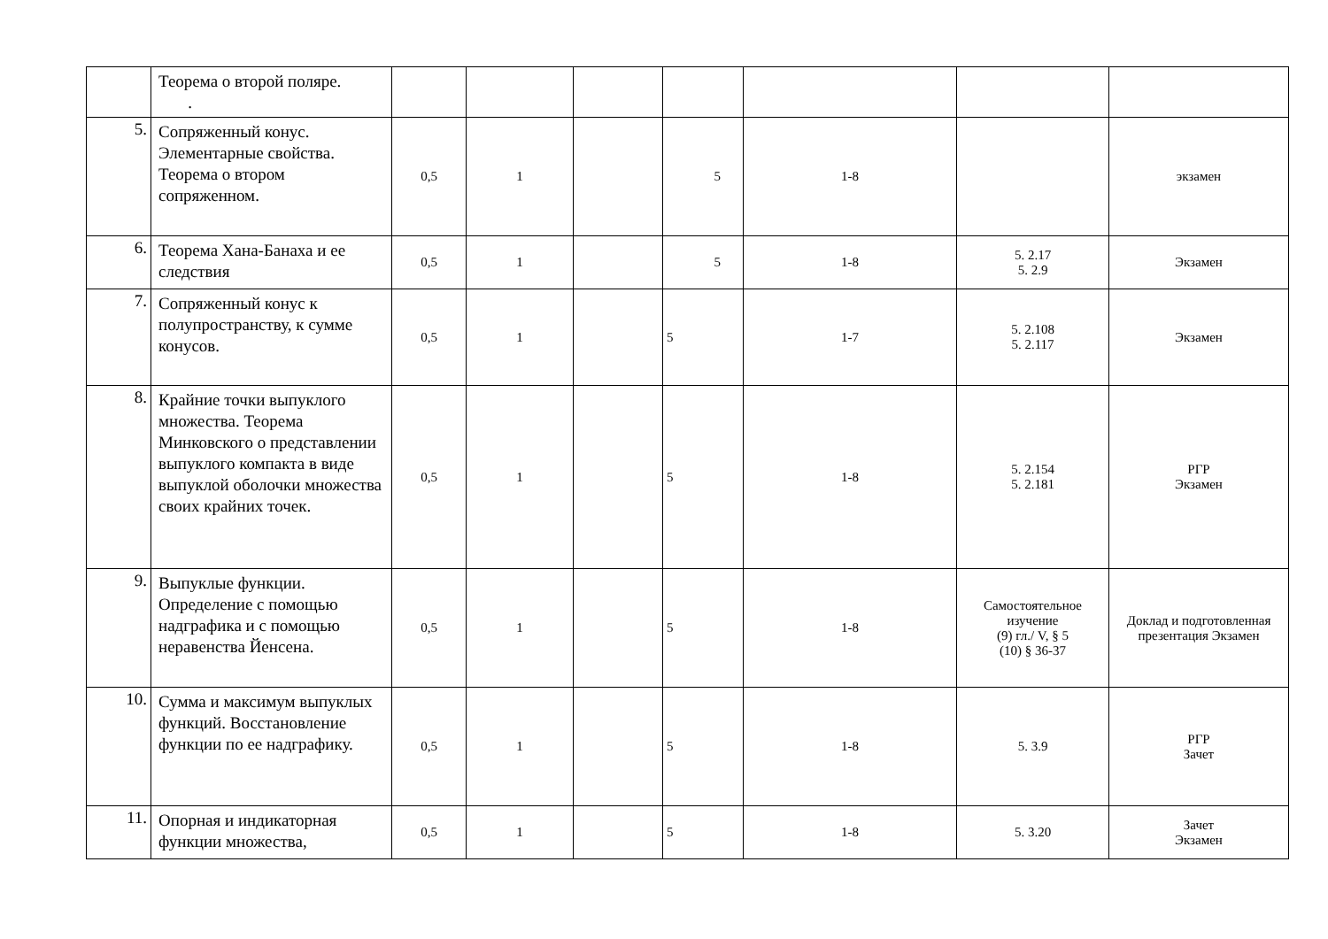| | Теорема о второй поляре. . | | | | | | | |
| 5. | Сопряженный конус. Элементарные свойства. Теорема о втором сопряженном. | 0,5 | 1 | | 5 | 1-8 | | экзамен |
| 6. | Теорема Хана-Банаха и ее следствия | 0,5 | 1 | | 5 | 1-8 | 5. 2.17 5. 2.9 | Экзамен |
| 7. | Сопряженный конус к полупространству, к сумме конусов. | 0,5 | 1 | | 5 | 1-7 | 5. 2.108 5. 2.117 | Экзамен |
| 8. | Крайние точки выпуклого множества. Теорема Минковского о представлении выпуклого компакта в виде выпуклой оболочки множества своих крайних точек. | 0,5 | 1 | | 5 | 1-8 | 5. 2.154 5. 2.181 | РГР Экзамен |
| 9. | Выпуклые функции. Определение с помощью надграфика и с помощью неравенства Йенсена. | 0,5 | 1 | | 5 | 1-8 | Самостоятельное изучение (9) гл./ V, § 5 (10) § 36-37 | Доклад и подготовленная презентация Экзамен |
| 10. | Сумма и максимум выпуклых функций. Восстановление функции по ее надграфику. | 0,5 | 1 | | 5 | 1-8 | 5. 3.9 | РГР Зачет |
| 11. | Опорная и индикаторная функции множества, | 0,5 | 1 | | 5 | 1-8 | 5. 3.20 | Зачет Экзамен |